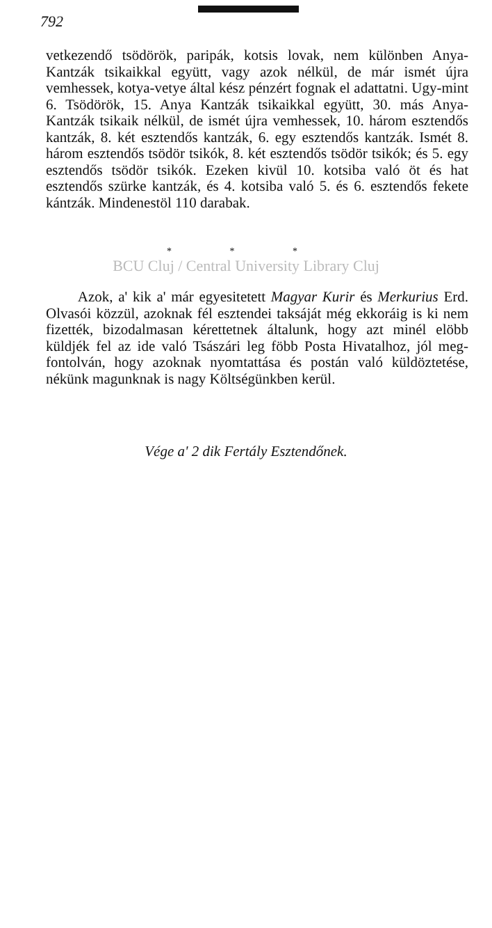792
vetkezendő tsödörök, paripák, kotsis lovak, nem különben Anya-Kantzák tsikaikkal együtt, vagy azok nélkül, de már ismét újra vemhessek, kotya-vetye által kész pénzért fognak el adattatni. Ugy-mint 6. Tsödörök, 15. Anya Kantzák tsikaikkal együtt, 30. más Anya-Kantzák tsikaik nélkül, de ismét újra vemhessek, 10. három esztendős kantzák, 8. két esztendős kantzák, 6. egy esztendős kantzák. Ismét 8. három esztendős tsödör tsikók, 8. két esztendős tsödör tsikók; és 5. egy esztendős tsödör tsikók. Ezeken kivül 10. kotsiba való öt és hat esztendős szürke kantzák, és 4. kotsiba való 5. és 6. esztendős fekete kántzák. Mindenestöl 110 darabak.
* * *
BCU Cluj / Central University Library Cluj
Azok, a' kik a' már egyesitetett Magyar Kurir és Merkurius Erd. Olvasói közzül, azoknak fél esztendei taksáját még ekkoráig is ki nem fizették, bizodalmasan kérettetnek általunk, hogy azt minél elöbb küldjék fel az ide való Tsászári leg föbb Posta Hivatalhoz, jól meg-fontolván, hogy azoknak nyomtattása és postán való küldöztetése, nékünk magunknak is nagy Költségünkben kerül.
Vége a' 2 dik Fertály Esztendőnek.